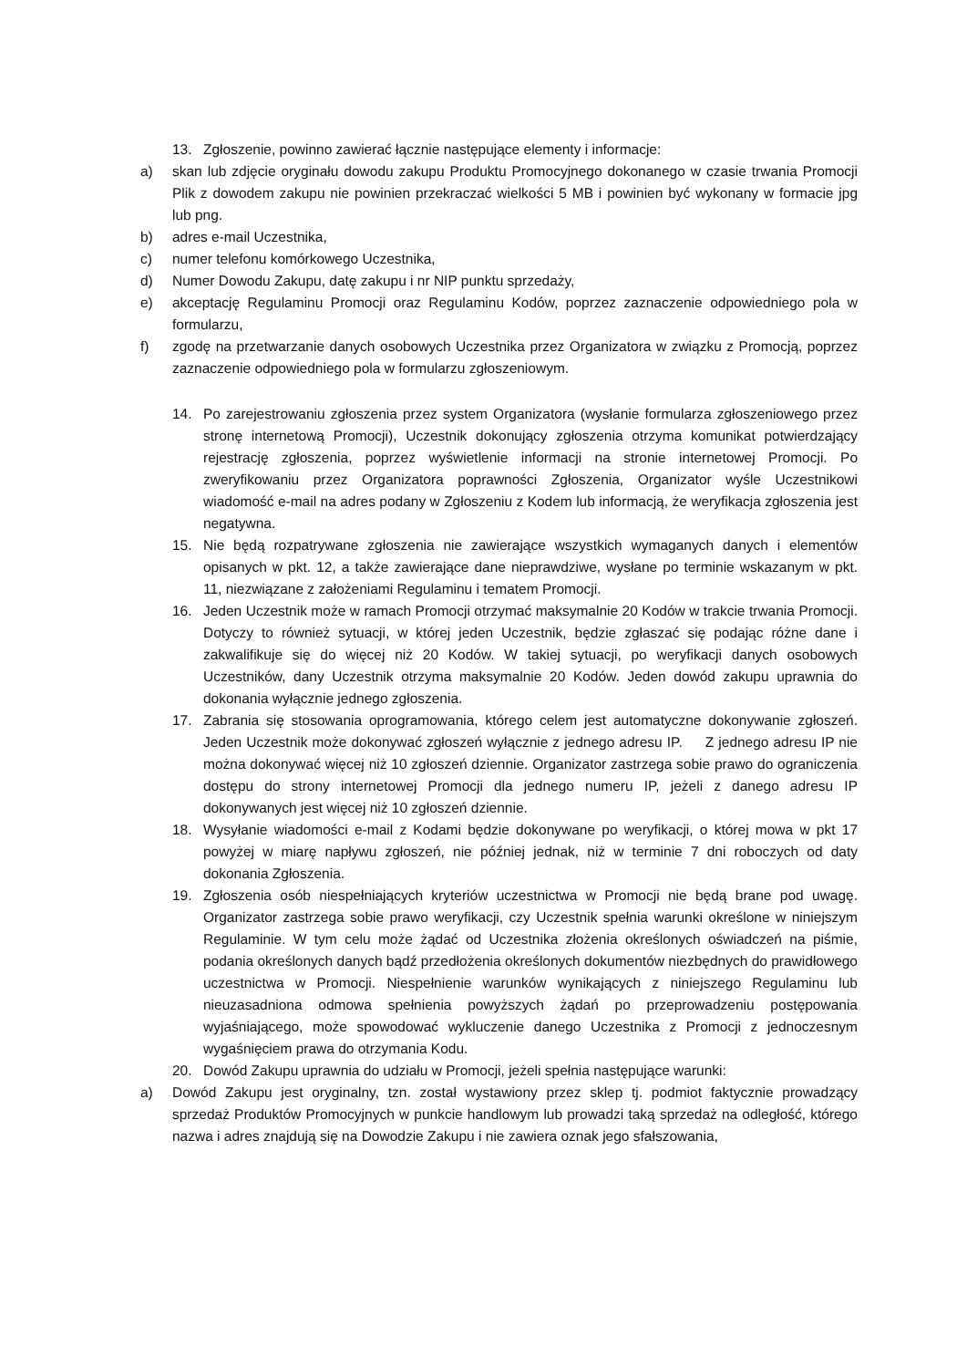13. Zgłoszenie, powinno zawierać łącznie następujące elementy i informacje:
a) skan lub zdjęcie oryginału dowodu zakupu Produktu Promocyjnego dokonanego w czasie trwania Promocji Plik z dowodem zakupu nie powinien przekraczać wielkości 5 MB i powinien być wykonany w formacie jpg lub png.
b) adres e-mail Uczestnika,
c) numer telefonu komórkowego Uczestnika,
d) Numer Dowodu Zakupu, datę zakupu i nr NIP punktu sprzedaży,
e) akceptację Regulaminu Promocji oraz Regulaminu Kodów, poprzez zaznaczenie odpowiedniego pola w formularzu,
f) zgodę na przetwarzanie danych osobowych Uczestnika przez Organizatora w związku z Promocją, poprzez zaznaczenie odpowiedniego pola w formularzu zgłoszeniowym.
14. Po zarejestrowaniu zgłoszenia przez system Organizatora (wysłanie formularza zgłoszeniowego przez stronę internetową Promocji), Uczestnik dokonujący zgłoszenia otrzyma komunikat potwierdzający rejestrację zgłoszenia, poprzez wyświetlenie informacji na stronie internetowej Promocji. Po zweryfikowaniu przez Organizatora poprawności Zgłoszenia, Organizator wyśle Uczestnikowi wiadomość e-mail na adres podany w Zgłoszeniu z Kodem lub informacją, że weryfikacja zgłoszenia jest negatywna.
15. Nie będą rozpatrywane zgłoszenia nie zawierające wszystkich wymaganych danych i elementów opisanych w pkt. 12, a także zawierające dane nieprawdziwe, wysłane po terminie wskazanym w pkt. 11, niezwiązane z założeniami Regulaminu i tematem Promocji.
16. Jeden Uczestnik może w ramach Promocji otrzymać maksymalnie 20 Kodów w trakcie trwania Promocji. Dotyczy to również sytuacji, w której jeden Uczestnik, będzie zgłaszać się podając różne dane i zakwalifikuje się do więcej niż 20 Kodów. W takiej sytuacji, po weryfikacji danych osobowych Uczestników, dany Uczestnik otrzyma maksymalnie 20 Kodów. Jeden dowód zakupu uprawnia do dokonania wyłącznie jednego zgłoszenia.
17. Zabrania się stosowania oprogramowania, którego celem jest automatyczne dokonywanie zgłoszeń. Jeden Uczestnik może dokonywać zgłoszeń wyłącznie z jednego adresu IP. Z jednego adresu IP nie można dokonywać więcej niż 10 zgłoszeń dziennie. Organizator zastrzega sobie prawo do ograniczenia dostępu do strony internetowej Promocji dla jednego numeru IP, jeżeli z danego adresu IP dokonywanych jest więcej niż 10 zgłoszeń dziennie.
18. Wysyłanie wiadomości e-mail z Kodami będzie dokonywane po weryfikacji, o której mowa w pkt 17 powyżej w miarę napływu zgłoszeń, nie później jednak, niż w terminie 7 dni roboczych od daty dokonania Zgłoszenia.
19. Zgłoszenia osób niespełniających kryteriów uczestnictwa w Promocji nie będą brane pod uwagę. Organizator zastrzega sobie prawo weryfikacji, czy Uczestnik spełnia warunki określone w niniejszym Regulaminie. W tym celu może żądać od Uczestnika złożenia określonych oświadczeń na piśmie, podania określonych danych bądź przedłożenia określonych dokumentów niezbędnych do prawidłowego uczestnictwa w Promocji. Niespełnienie warunków wynikających z niniejszego Regulaminu lub nieuzasadniona odmowa spełnienia powyższych żądań po przeprowadzeniu postępowania wyjaśniającego, może spowodować wykluczenie danego Uczestnika z Promocji z jednoczesnym wygaśnięciem prawa do otrzymania Kodu.
20. Dowód Zakupu uprawnia do udziału w Promocji, jeżeli spełnia następujące warunki:
a) Dowód Zakupu jest oryginalny, tzn. został wystawiony przez sklep tj. podmiot faktycznie prowadzący sprzedaż Produktów Promocyjnych w punkcie handlowym lub prowadzi taką sprzedaż na odległość, którego nazwa i adres znajdują się na Dowodzie Zakupu i nie zawiera oznak jego sfałszowania,